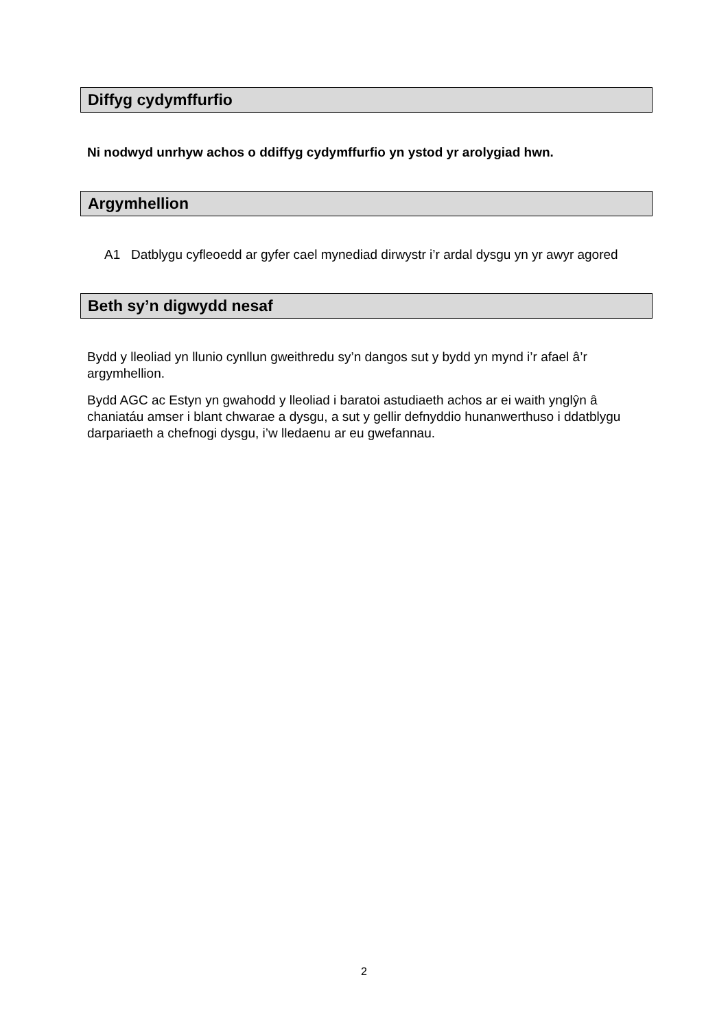Diffyg cydymffurfio
Ni nodwyd unrhyw achos o ddiffyg cydymffurfio yn ystod yr arolygiad hwn.
Argymhellion
A1 Datblygu cyfleoedd ar gyfer cael mynediad dirwystr i’r ardal dysgu yn yr awyr agored
Beth sy’n digwydd nesaf
Bydd y lleoliad yn llunio cynllun gweithredu sy’n dangos sut y bydd yn mynd i’r afael â’r argymhellion.
Bydd AGC ac Estyn yn gwahodd y lleoliad i baratoi astudiaeth achos ar ei waith ynglŷn â chaniatáu amser i blant chwarae a dysgu, a sut y gellir defnyddio hunanwerthuso i ddatblygu darpariaeth a chefnogi dysgu, i’w lledaenu ar eu gwefannau.
2